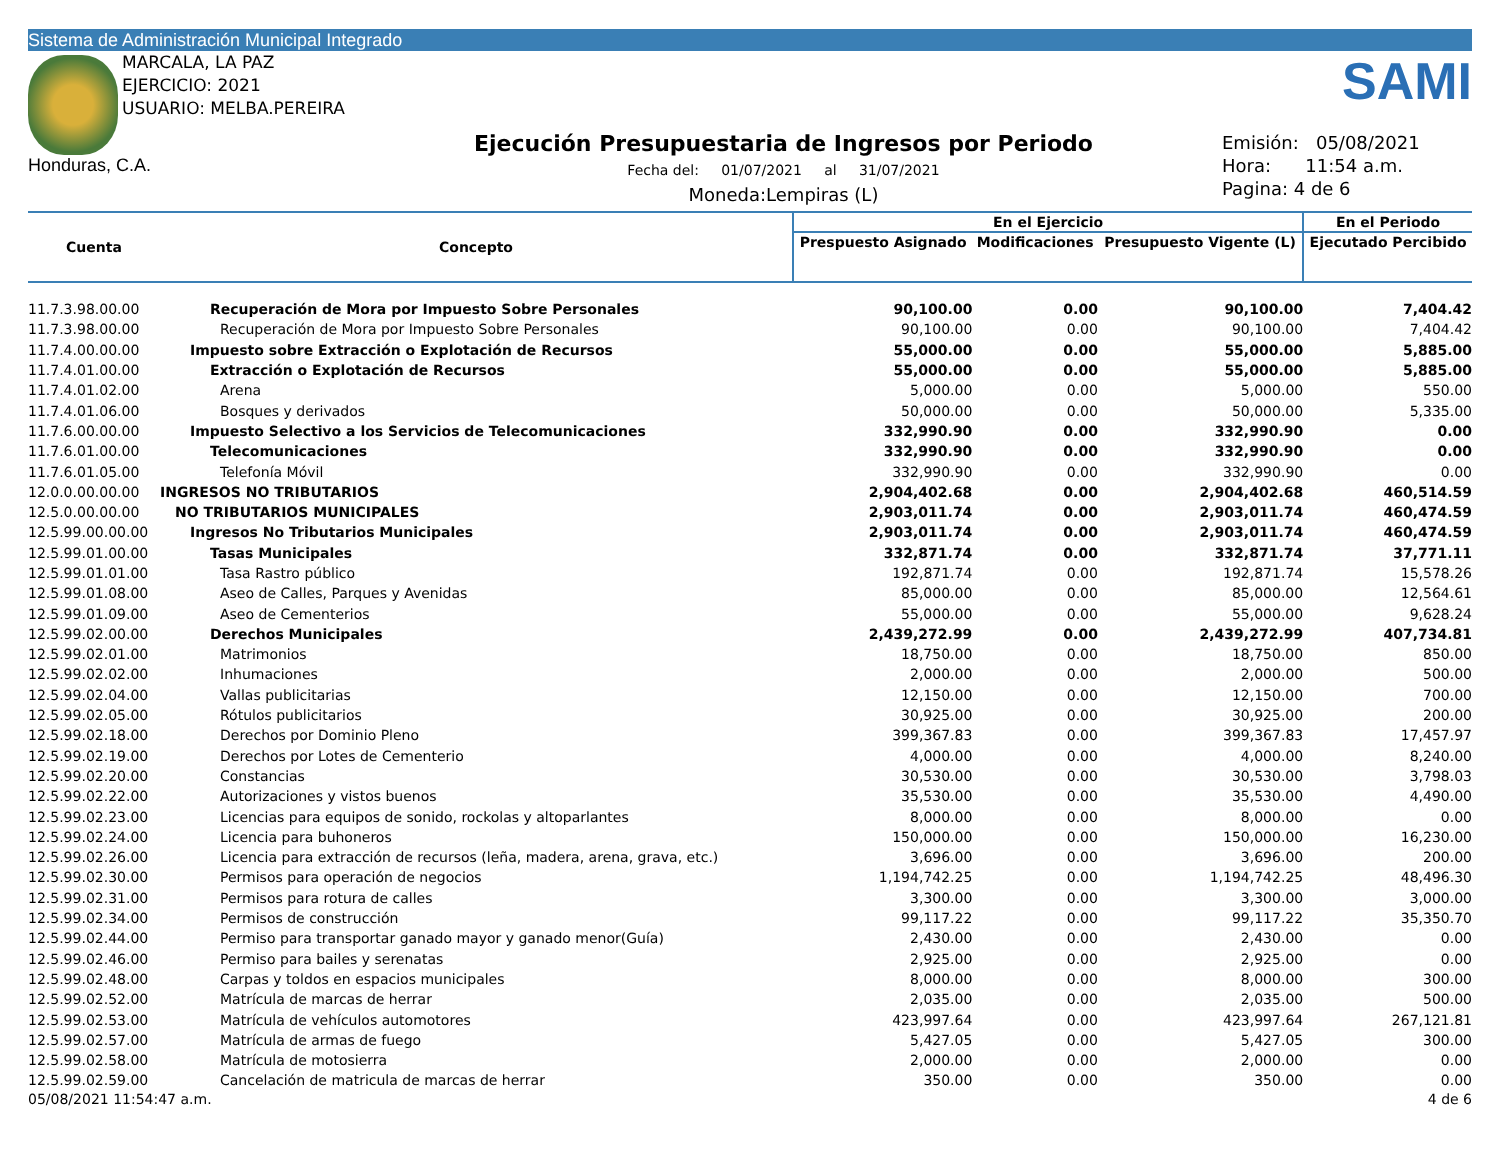Sistema de Administración Municipal Integrado
MARCALA, LA PAZ
EJERCICIO: 2021
USUARIO: MELBA.PEREIRA
Honduras, C.A.
Ejecución Presupuestaria de Ingresos por Periodo
Fecha del: 01/07/2021 al 31/07/2021
Moneda:Lempiras (L)
SAMI
Emisión: 05/08/2021
Hora: 11:54 a.m.
Pagina: 4 de 6
| Cuenta | Concepto | En el Ejercicio | | | En el Periodo |
| --- | --- | --- | --- | --- | --- |
| | | Prespuesto Asignado | Modificaciones | Presupuesto Vigente (L) | Ejecutado Percibido |
| 11.7.3.98.00.00 | Recuperación de Mora por Impuesto Sobre Personales | 90,100.00 | 0.00 | 90,100.00 | 7,404.42 |
| 11.7.3.98.00.00 | Recuperación de Mora por Impuesto Sobre Personales | 90,100.00 | 0.00 | 90,100.00 | 7,404.42 |
| 11.7.4.00.00.00 | Impuesto sobre Extracción o Explotación de Recursos | 55,000.00 | 0.00 | 55,000.00 | 5,885.00 |
| 11.7.4.01.00.00 | Extracción o Explotación de Recursos | 55,000.00 | 0.00 | 55,000.00 | 5,885.00 |
| 11.7.4.01.02.00 | Arena | 5,000.00 | 0.00 | 5,000.00 | 550.00 |
| 11.7.4.01.06.00 | Bosques y derivados | 50,000.00 | 0.00 | 50,000.00 | 5,335.00 |
| 11.7.6.00.00.00 | Impuesto Selectivo a los Servicios de Telecomunicaciones | 332,990.90 | 0.00 | 332,990.90 | 0.00 |
| 11.7.6.01.00.00 | Telecomunicaciones | 332,990.90 | 0.00 | 332,990.90 | 0.00 |
| 11.7.6.01.05.00 | Telefonía Móvil | 332,990.90 | 0.00 | 332,990.90 | 0.00 |
| 12.0.0.00.00.00 | INGRESOS NO TRIBUTARIOS | 2,904,402.68 | 0.00 | 2,904,402.68 | 460,514.59 |
| 12.5.0.00.00.00 | NO TRIBUTARIOS MUNICIPALES | 2,903,011.74 | 0.00 | 2,903,011.74 | 460,474.59 |
| 12.5.99.00.00.00 | Ingresos No Tributarios Municipales | 2,903,011.74 | 0.00 | 2,903,011.74 | 460,474.59 |
| 12.5.99.01.00.00 | Tasas Municipales | 332,871.74 | 0.00 | 332,871.74 | 37,771.11 |
| 12.5.99.01.01.00 | Tasa Rastro público | 192,871.74 | 0.00 | 192,871.74 | 15,578.26 |
| 12.5.99.01.08.00 | Aseo de Calles, Parques y Avenidas | 85,000.00 | 0.00 | 85,000.00 | 12,564.61 |
| 12.5.99.01.09.00 | Aseo de Cementerios | 55,000.00 | 0.00 | 55,000.00 | 9,628.24 |
| 12.5.99.02.00.00 | Derechos Municipales | 2,439,272.99 | 0.00 | 2,439,272.99 | 407,734.81 |
| 12.5.99.02.01.00 | Matrimonios | 18,750.00 | 0.00 | 18,750.00 | 850.00 |
| 12.5.99.02.02.00 | Inhumaciones | 2,000.00 | 0.00 | 2,000.00 | 500.00 |
| 12.5.99.02.04.00 | Vallas publicitarias | 12,150.00 | 0.00 | 12,150.00 | 700.00 |
| 12.5.99.02.05.00 | Rótulos publicitarios | 30,925.00 | 0.00 | 30,925.00 | 200.00 |
| 12.5.99.02.18.00 | Derechos por Dominio Pleno | 399,367.83 | 0.00 | 399,367.83 | 17,457.97 |
| 12.5.99.02.19.00 | Derechos por Lotes de Cementerio | 4,000.00 | 0.00 | 4,000.00 | 8,240.00 |
| 12.5.99.02.20.00 | Constancias | 30,530.00 | 0.00 | 30,530.00 | 3,798.03 |
| 12.5.99.02.22.00 | Autorizaciones y vistos buenos | 35,530.00 | 0.00 | 35,530.00 | 4,490.00 |
| 12.5.99.02.23.00 | Licencias para equipos de sonido, rockolas y altoparlantes | 8,000.00 | 0.00 | 8,000.00 | 0.00 |
| 12.5.99.02.24.00 | Licencia para buhoneros | 150,000.00 | 0.00 | 150,000.00 | 16,230.00 |
| 12.5.99.02.26.00 | Licencia para extracción de recursos (leña, madera, arena, grava, etc.) | 3,696.00 | 0.00 | 3,696.00 | 200.00 |
| 12.5.99.02.30.00 | Permisos para operación de negocios | 1,194,742.25 | 0.00 | 1,194,742.25 | 48,496.30 |
| 12.5.99.02.31.00 | Permisos para rotura de calles | 3,300.00 | 0.00 | 3,300.00 | 3,000.00 |
| 12.5.99.02.34.00 | Permisos de construcción | 99,117.22 | 0.00 | 99,117.22 | 35,350.70 |
| 12.5.99.02.44.00 | Permiso para transportar ganado mayor y ganado menor(Guía) | 2,430.00 | 0.00 | 2,430.00 | 0.00 |
| 12.5.99.02.46.00 | Permiso para bailes y serenatas | 2,925.00 | 0.00 | 2,925.00 | 0.00 |
| 12.5.99.02.48.00 | Carpas y toldos en espacios municipales | 8,000.00 | 0.00 | 8,000.00 | 300.00 |
| 12.5.99.02.52.00 | Matrícula de marcas de herrar | 2,035.00 | 0.00 | 2,035.00 | 500.00 |
| 12.5.99.02.53.00 | Matrícula de vehículos automotores | 423,997.64 | 0.00 | 423,997.64 | 267,121.81 |
| 12.5.99.02.57.00 | Matrícula de armas de fuego | 5,427.05 | 0.00 | 5,427.05 | 300.00 |
| 12.5.99.02.58.00 | Matrícula de motosierra | 2,000.00 | 0.00 | 2,000.00 | 0.00 |
| 12.5.99.02.59.00 | Cancelación de matricula de marcas de herrar | 350.00 | 0.00 | 350.00 | 0.00 |
05/08/2021 11:54:47 a.m. 4 de 6